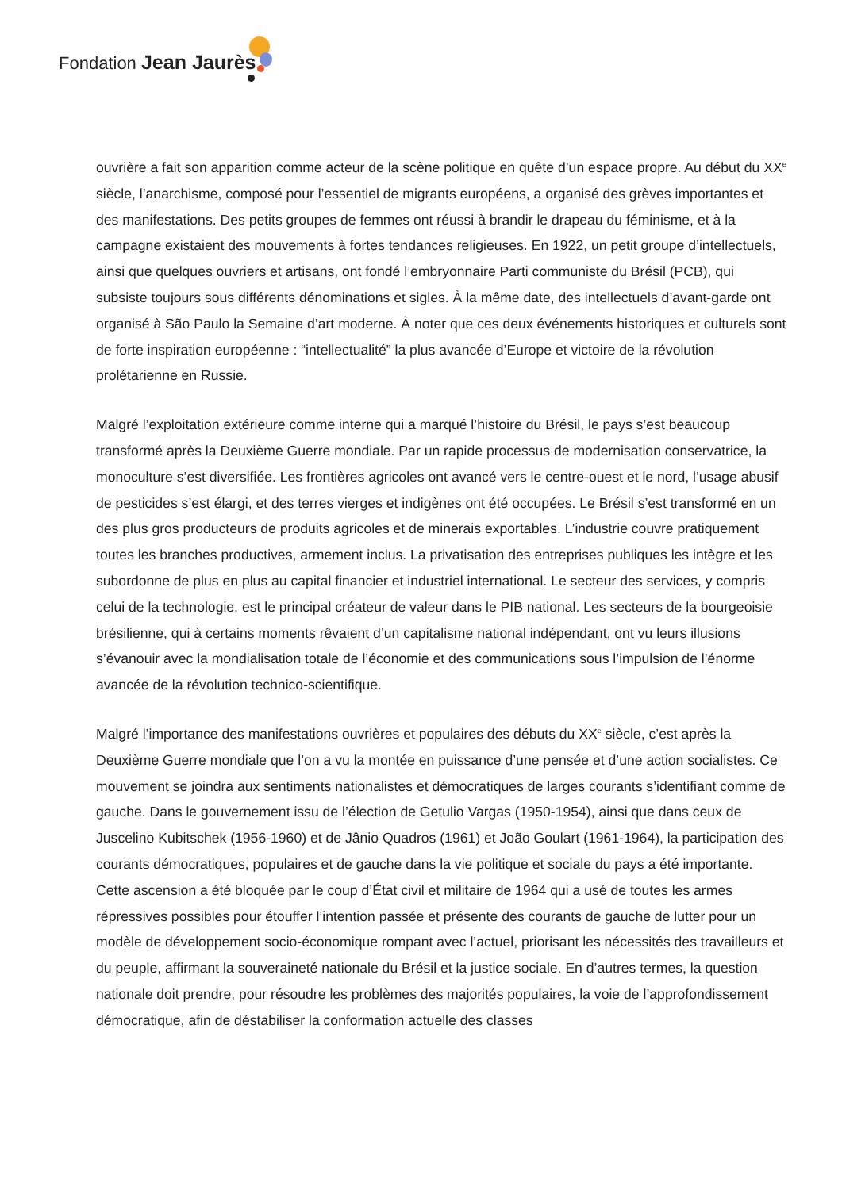Fondation Jean Jaurès
ouvrière a fait son apparition comme acteur de la scène politique en quête d’un espace propre. Au début du XX<sup>e</sup> siècle, l’anarchisme, composé pour l’essentiel de migrants européens, a organisé des grèves importantes et des manifestations. Des petits groupes de femmes ont réussi à brandir le drapeau du féminisme, et à la campagne existaient des mouvements à fortes tendances religieuses. En 1922, un petit groupe d’intellectuels, ainsi que quelques ouvriers et artisans, ont fondé l’embryonnaire Parti communiste du Brésil (PCB), qui subsiste toujours sous différents dénominations et sigles. À la même date, des intellectuels d’avant-garde ont organisé à São Paulo la Semaine d’art moderne. À noter que ces deux événements historiques et culturels sont de forte inspiration européenne : “intellectualité” la plus avancée d’Europe et victoire de la révolution prolétarienne en Russie.
Malgré l’exploitation extérieure comme interne qui a marqué l’histoire du Brésil, le pays s’est beaucoup transformé après la Deuxième Guerre mondiale. Par un rapide processus de modernisation conservatrice, la monoculture s’est diversifiée. Les frontières agricoles ont avancé vers le centre-ouest et le nord, l’usage abusif de pesticides s’est élargi, et des terres vierges et indigènes ont été occupées. Le Brésil s’est transformé en un des plus gros producteurs de produits agricoles et de minerais exportables. L’industrie couvre pratiquement toutes les branches productives, armement inclus. La privatisation des entreprises publiques les intègre et les subordonne de plus en plus au capital financier et industriel international. Le secteur des services, y compris celui de la technologie, est le principal créateur de valeur dans le PIB national. Les secteurs de la bourgeoisie brésilienne, qui à certains moments rêvaient d’un capitalisme national indépendant, ont vu leurs illusions s’évanouir avec la mondialisation totale de l’économie et des communications sous l’impulsion de l’énorme avancée de la révolution technico-scientifique.
Malgré l’importance des manifestations ouvrières et populaires des débuts du XX<sup>e</sup> siècle, c’est après la Deuxième Guerre mondiale que l’on a vu la montée en puissance d’une pensée et d’une action socialistes. Ce mouvement se joindra aux sentiments nationalistes et démocratiques de larges courants s’identifiant comme de gauche. Dans le gouvernement issu de l’élection de Getulio Vargas (1950-1954), ainsi que dans ceux de Juscelino Kubitschek (1956-1960) et de Jânio Quadros (1961) et João Goulart (1961-1964), la participation des courants démocratiques, populaires et de gauche dans la vie politique et sociale du pays a été importante. Cette ascension a été bloquée par le coup d’État civil et militaire de 1964 qui a usé de toutes les armes répressives possibles pour étouffer l’intention passée et présente des courants de gauche de lutter pour un modèle de développement socio-économique rompant avec l’actuel, priorisant les nécessités des travailleurs et du peuple, affirmant la souveraineté nationale du Brésil et la justice sociale. En d’autres termes, la question nationale doit prendre, pour résoudre les problèmes des majorités populaires, la voie de l’approfondissement démocratique, afin de déstabiliser la conformation actuelle des classes